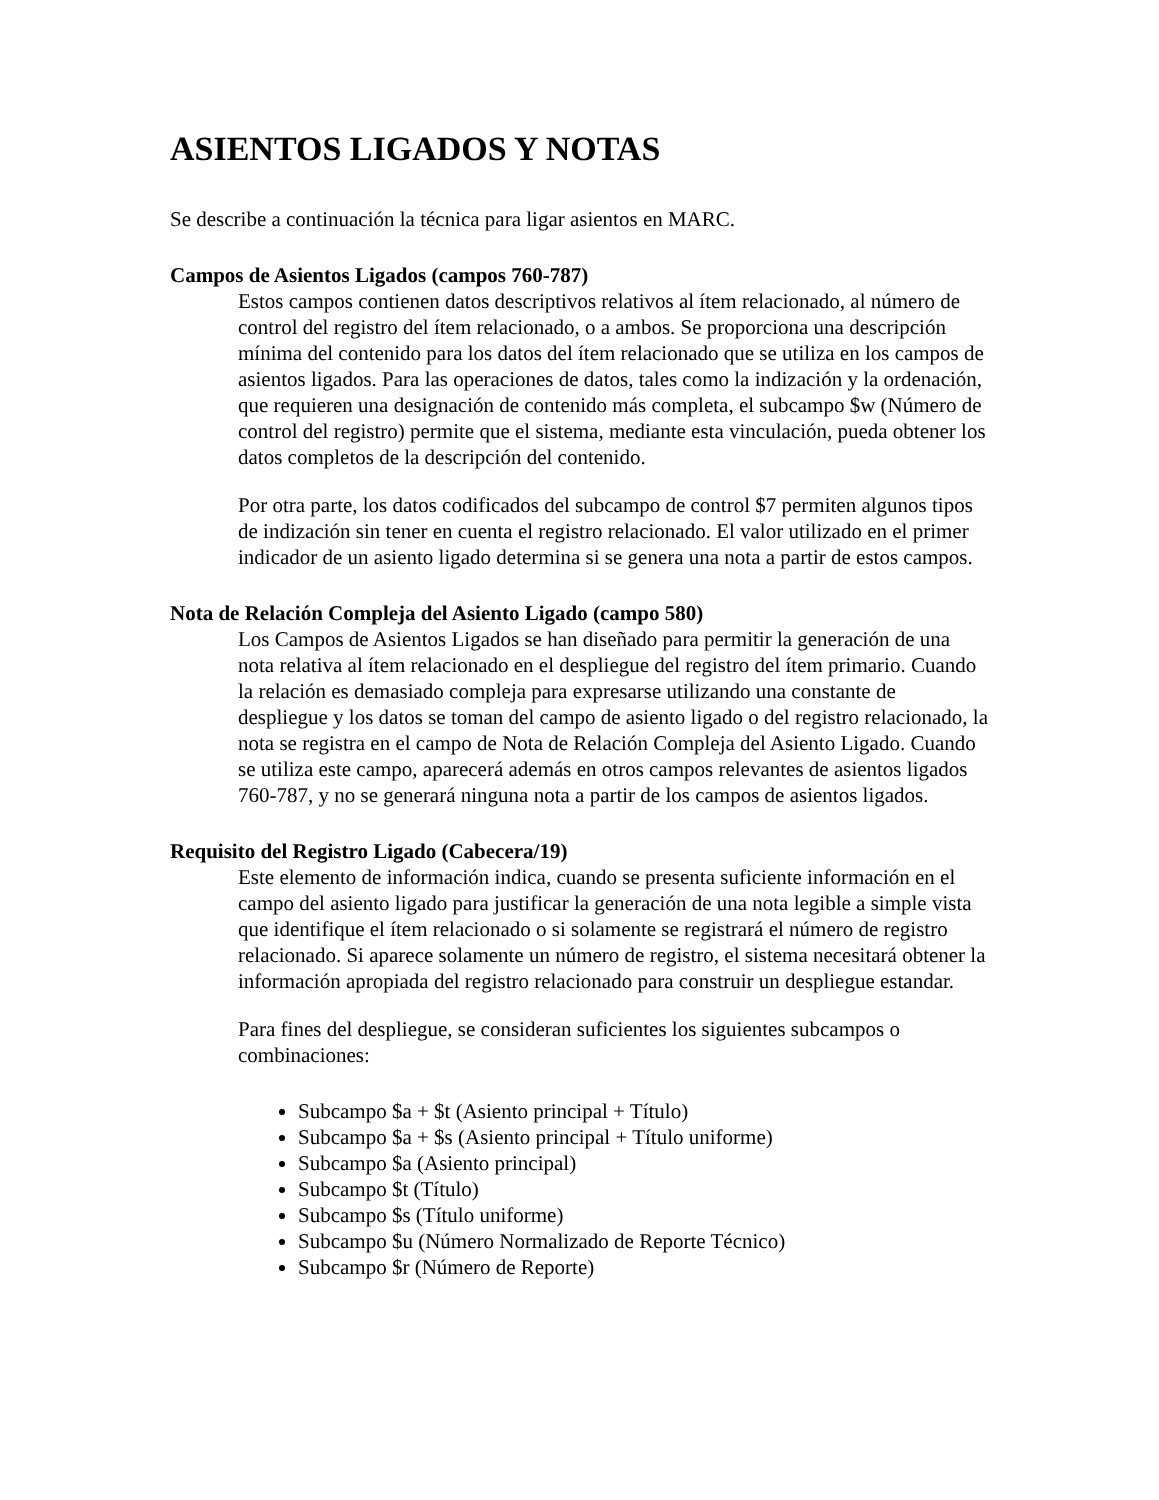ASIENTOS LIGADOS Y NOTAS
Se describe a continuación la técnica para ligar asientos en MARC.
Campos de Asientos Ligados (campos 760-787)
Estos campos contienen datos descriptivos relativos al ítem relacionado, al número de control del registro del ítem relacionado, o a ambos. Se proporciona una descripción mínima del contenido para los datos del ítem relacionado que se utiliza en los campos de asientos ligados. Para las operaciones de datos, tales como la indización y la ordenación, que requieren una designación de contenido más completa, el subcampo $w (Número de control del registro) permite que el sistema, mediante esta vinculación, pueda obtener los datos completos de la descripción del contenido.
Por otra parte, los datos codificados del subcampo de control $7 permiten algunos tipos de indización sin tener en cuenta el registro relacionado. El valor utilizado en el primer indicador de un asiento ligado determina si se genera una nota a partir de estos campos.
Nota de Relación Compleja del Asiento Ligado (campo 580)
Los Campos de Asientos Ligados se han diseñado para permitir la generación de una nota relativa al ítem relacionado en el despliegue del registro del ítem primario. Cuando la relación es demasiado compleja para expresarse utilizando una constante de despliegue y los datos se toman del campo de asiento ligado o del registro relacionado, la nota se registra en el campo de Nota de Relación Compleja del Asiento Ligado. Cuando se utiliza este campo, aparecerá además en otros campos relevantes de asientos ligados 760-787, y no se generará ninguna nota a partir de los campos de asientos ligados.
Requisito del Registro Ligado (Cabecera/19)
Este elemento de información indica, cuando se presenta suficiente información en el campo del asiento ligado para justificar la generación de una nota legible a simple vista que identifique el ítem relacionado o si solamente se registrará el número de registro relacionado. Si aparece solamente un número de registro, el sistema necesitará obtener la información apropiada del registro relacionado para construir un despliegue estandar.
Para fines del despliegue, se consideran suficientes los siguientes subcampos o combinaciones:
Subcampo $a + $t (Asiento principal + Título)
Subcampo $a + $s (Asiento principal + Título uniforme)
Subcampo $a (Asiento principal)
Subcampo $t (Título)
Subcampo $s (Título uniforme)
Subcampo $u (Número Normalizado de Reporte Técnico)
Subcampo $r (Número de Reporte)